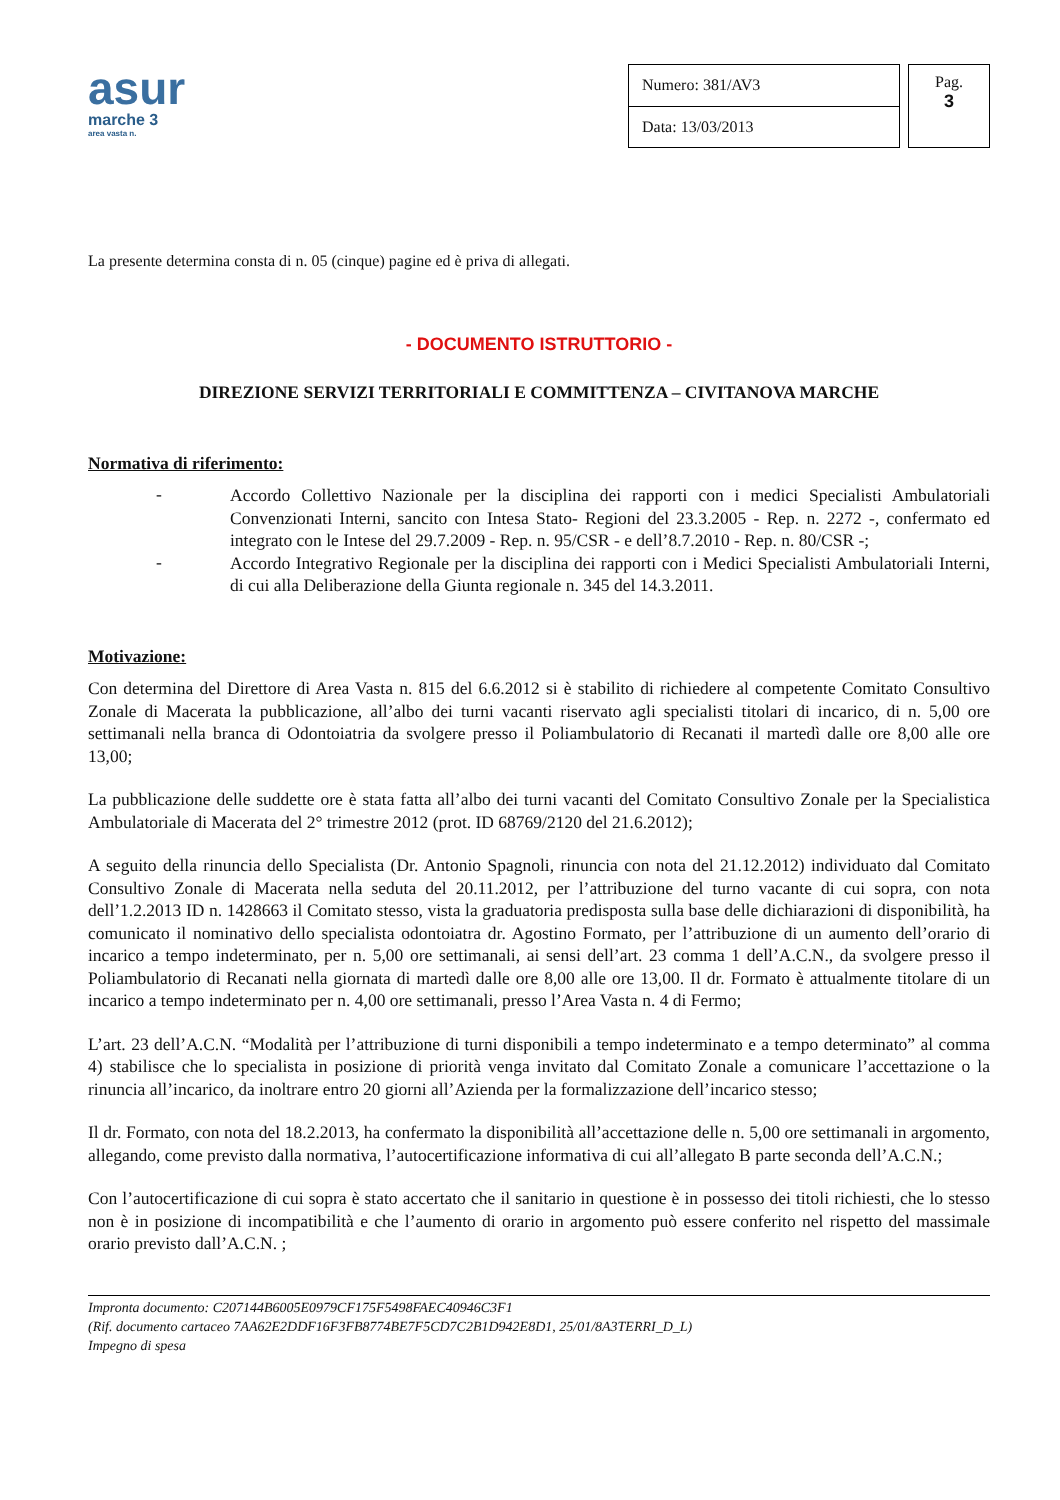asur
marche 3
area vasta n.
| Numero: 381/AV3 |
| Data: 13/03/2013 |
Pag.
3
La presente determina consta di n. 05 (cinque) pagine ed è priva di allegati.
- DOCUMENTO ISTRUTTORIO -
DIREZIONE SERVIZI TERRITORIALI E COMMITTENZA – CIVITANOVA MARCHE
Normativa di riferimento:
-
Accordo Collettivo Nazionale per la disciplina dei rapporti con i medici Specialisti Ambulatoriali Convenzionati Interni, sancito con Intesa Stato- Regioni del 23.3.2005 - Rep. n. 2272 -, confermato ed integrato con le Intese del 29.7.2009 - Rep. n. 95/CSR - e dell’8.7.2010 - Rep. n. 80/CSR -;
-
Accordo Integrativo Regionale per la disciplina dei rapporti con i Medici Specialisti Ambulatoriali Interni, di cui alla Deliberazione della Giunta regionale n. 345 del 14.3.2011.
Motivazione:
Con determina del Direttore di Area Vasta n. 815 del 6.6.2012 si è stabilito di richiedere al competente Comitato Consultivo Zonale di Macerata la pubblicazione, all’albo dei turni vacanti riservato agli specialisti titolari di incarico, di n. 5,00 ore settimanali nella branca di Odontoiatria da svolgere presso il Poliambulatorio di Recanati il martedì dalle ore 8,00 alle ore 13,00;
La pubblicazione delle suddette ore è stata fatta all’albo dei turni vacanti del Comitato Consultivo Zonale per la Specialistica Ambulatoriale di Macerata del 2° trimestre 2012 (prot. ID 68769/2120 del 21.6.2012);
A seguito della rinuncia dello Specialista (Dr. Antonio Spagnoli, rinuncia con nota del 21.12.2012) individuato dal Comitato Consultivo Zonale di Macerata nella seduta del 20.11.2012, per l’attribuzione del turno vacante di cui sopra, con nota dell’1.2.2013 ID n. 1428663 il Comitato stesso, vista la graduatoria predisposta sulla base delle dichiarazioni di disponibilità, ha comunicato il nominativo dello specialista odontoiatra dr. Agostino Formato, per l’attribuzione di un aumento dell’orario di incarico a tempo indeterminato, per n. 5,00 ore settimanali, ai sensi dell’art. 23 comma 1 dell’A.C.N., da svolgere presso il Poliambulatorio di Recanati nella giornata di martedì dalle ore 8,00 alle ore 13,00. Il dr. Formato è attualmente titolare di un incarico a tempo indeterminato per n. 4,00 ore settimanali, presso l’Area Vasta n. 4 di Fermo;
L’art. 23 dell’A.C.N. “Modalità per l’attribuzione di turni disponibili a tempo indeterminato e a tempo determinato” al comma 4) stabilisce che lo specialista in posizione di priorità venga invitato dal Comitato Zonale a comunicare l’accettazione o la rinuncia all’incarico, da inoltrare entro 20 giorni all’Azienda per la formalizzazione dell’incarico stesso;
Il dr. Formato, con nota del 18.2.2013, ha confermato la disponibilità all’accettazione delle n. 5,00 ore settimanali in argomento, allegando, come previsto dalla normativa, l’autocertificazione informativa di cui all’allegato B parte seconda dell’A.C.N.;
Con l’autocertificazione di cui sopra è stato accertato che il sanitario in questione è in possesso dei titoli richiesti, che lo stesso non è in posizione di incompatibilità e che l’aumento di orario in argomento può essere conferito nel rispetto del massimale orario previsto dall’A.C.N. ;
Impronta documento: C207144B6005E0979CF175F5498FAEC40946C3F1
(Rif. documento cartaceo 7AA62E2DDF16F3FB8774BE7F5CD7C2B1D942E8D1, 25/01/8A3TERRI_D_L)
Impegno di spesa